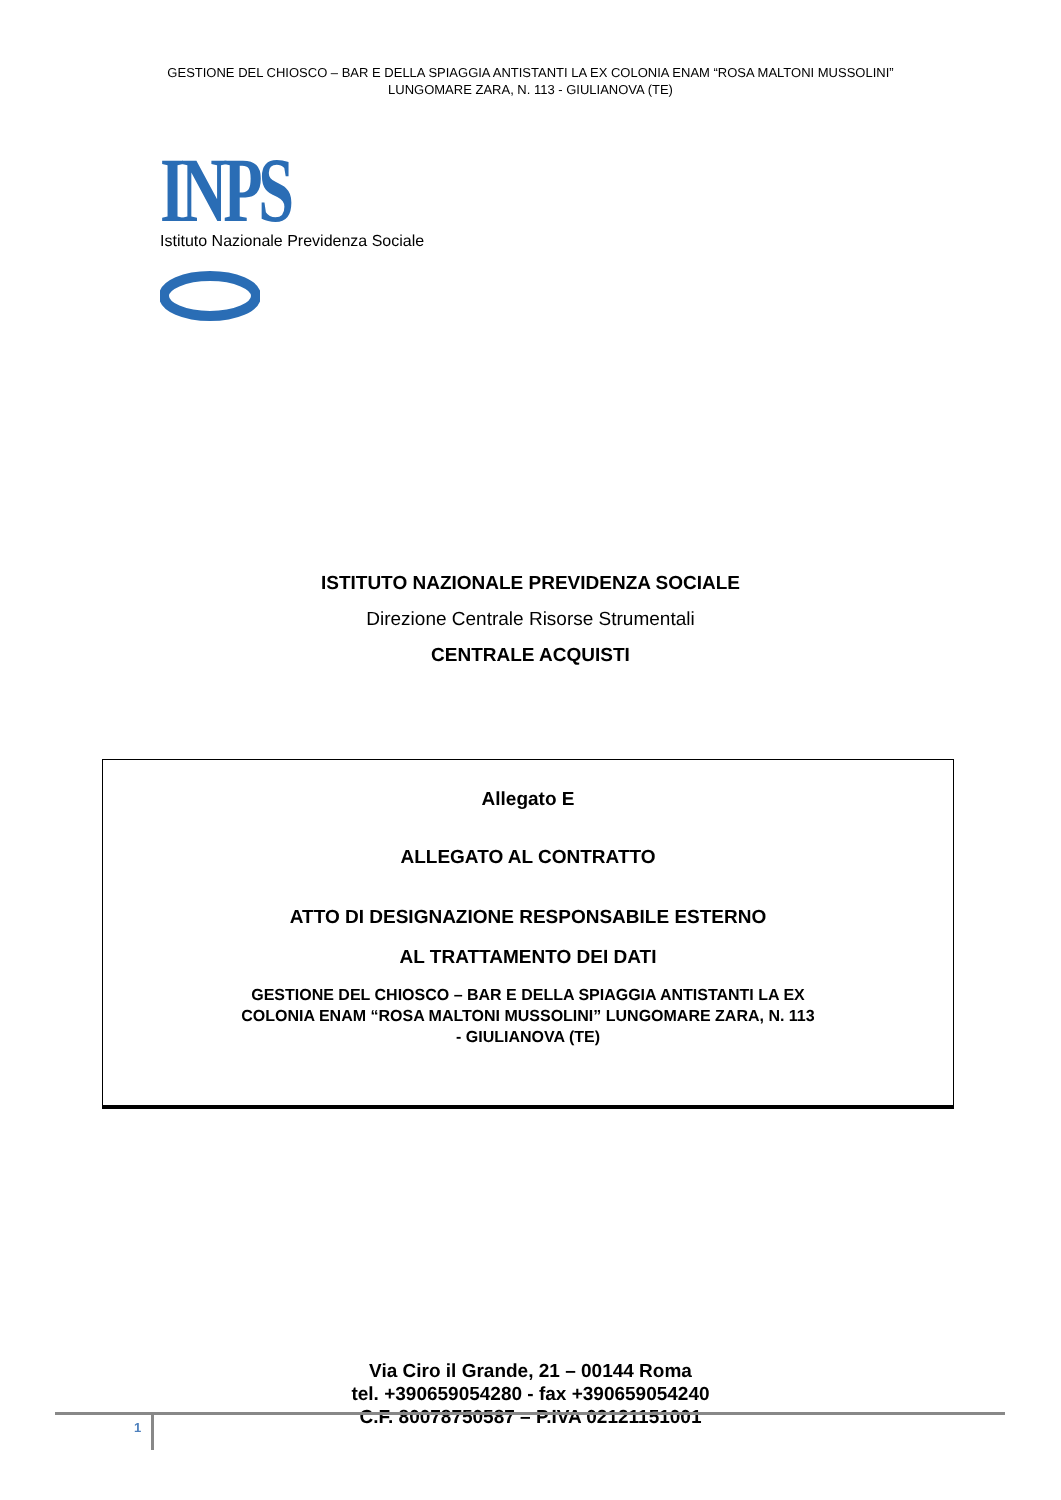GESTIONE DEL CHIOSCO – BAR E DELLA SPIAGGIA ANTISTANTI LA EX COLONIA ENAM “ROSA MALTONI MUSSOLINI”
LUNGOMARE ZARA, N. 113 - GIULIANOVA (TE)
INPS
Istituto Nazionale Previdenza Sociale
ISTITUTO NAZIONALE PREVIDENZA SOCIALE
Direzione Centrale Risorse Strumentali
CENTRALE ACQUISTI
Allegato E
ALLEGATO AL CONTRATTO
ATTO DI DESIGNAZIONE RESPONSABILE ESTERNO
AL TRATTAMENTO DEI DATI
GESTIONE DEL CHIOSCO – BAR E DELLA SPIAGGIA ANTISTANTI LA EX
COLONIA ENAM “ROSA MALTONI MUSSOLINI” LUNGOMARE ZARA, N. 113
- GIULIANOVA (TE)
Via Ciro il Grande, 21 – 00144 Roma
tel. +390659054280 - fax +390659054240
C.F. 80078750587 – P.IVA 02121151001
1